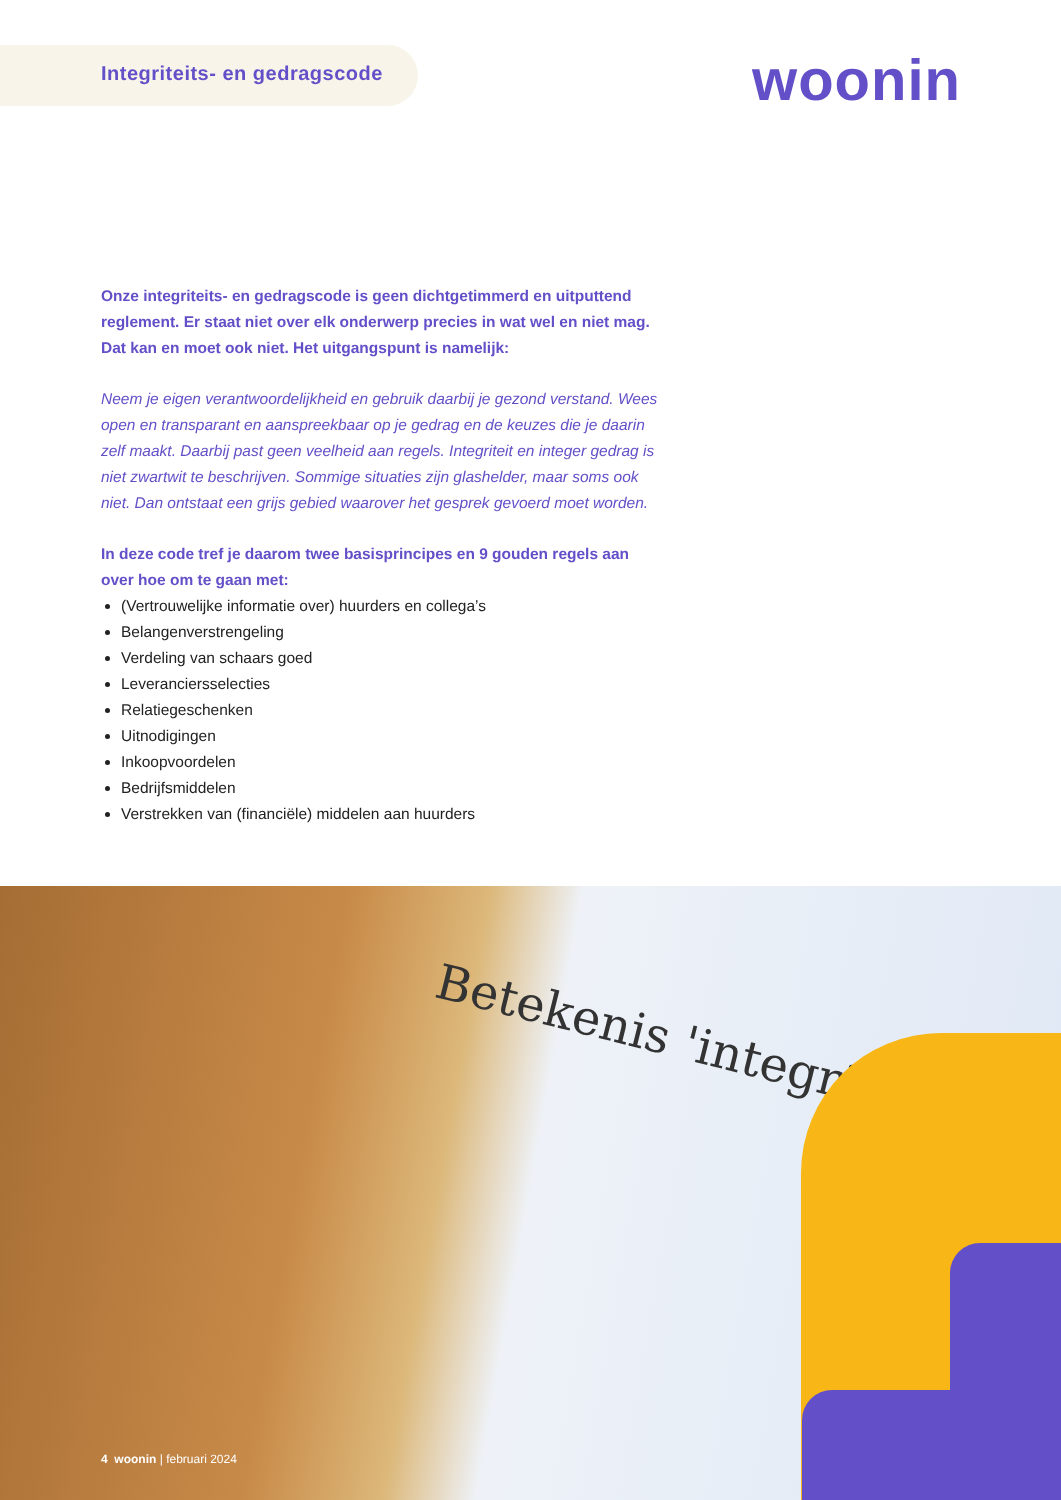Integriteits- en gedragscode
woonin
Onze integriteits- en gedragscode is geen dichtgetimmerd en uitputtend reglement. Er staat niet over elk onderwerp precies in wat wel en niet mag. Dat kan en moet ook niet. Het uitgangspunt is namelijk:
Neem je eigen verantwoordelijkheid en gebruik daarbij je gezond verstand. Wees open en transparant en aanspreekbaar op je gedrag en de keuzes die je daarin zelf maakt. Daarbij past geen veelheid aan regels. Integriteit en integer gedrag is niet zwartwit te beschrijven. Sommige situaties zijn glashelder, maar soms ook niet. Dan ontstaat een grijs gebied waarover het gesprek gevoerd moet worden.
In deze code tref je daarom twee basisprincipes en 9 gouden regels aan over hoe om te gaan met:
(Vertrouwelijke informatie over) huurders en collega’s
Belangenverstrengeling
Verdeling van schaars goed
Leveranciersselecties
Relatiegeschenken
Uitnodigingen
Inkoopvoordelen
Bedrijfsmiddelen
Verstrekken van (financiële) middelen aan huurders
Betekenis 'integrite
4 woonin | februari 2024